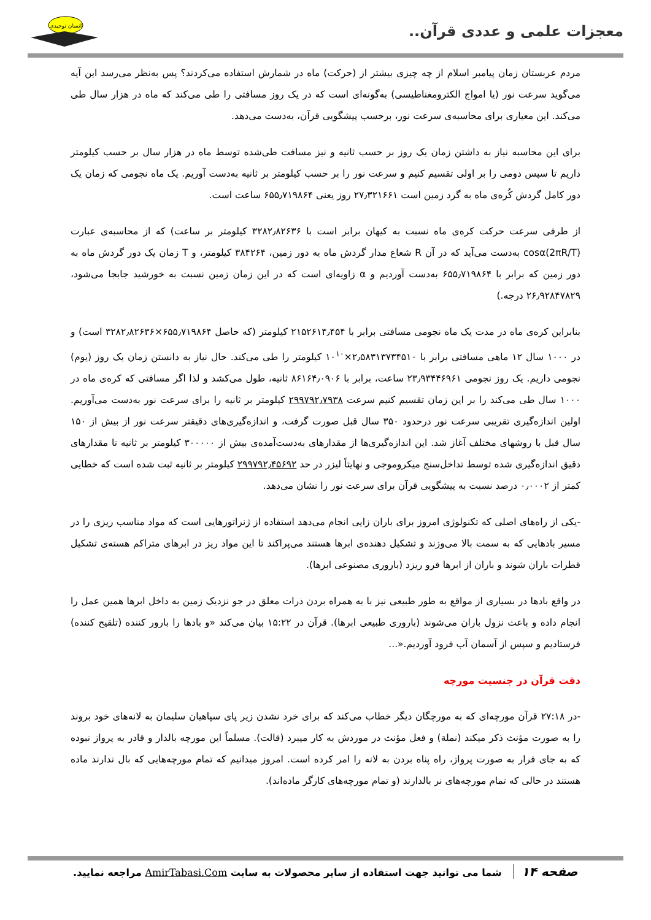معجزات علمی و عددی قرآن..
انسان توحیدی
مردم عربستان زمان پیامبر اسلام از چه چیزی بیشتر از (حرکت) ماه در شمارش استفاده می‌کردند؟ پس به‌نظر می‌رسد این آیه می‌گوید سرعت نور (یا امواج الکترومغناطیسی) به‌گونه‌ای است که در یک روز مسافتی را طی می‌کند که ماه در هزار سال طی می‌کند. این معیاری برای محاسبه‌ی سرعت نور، برحسب پیشگویی قرآن، به‌دست می‌دهد.
برای این محاسبه نیاز به داشتن زمان یک روز بر حسب ثانیه و نیز مسافت طی‌شده توسط ماه در هزار سال بر حسب کیلومتر داریم تا سپس دومی را بر اولی تقسیم کنیم و سرعت نور را بر حسب کیلومتر بر ثانیه به‌دست آوریم. یک ماه نجومی که زمان یک دور کامل گردش کُره‌ی ماه به گرد زمین است ۲۷٫۳۲۱۶۶۱ روز یعنی ۶۵۵٫۷۱۹۸۶۴ ساعت است.
از طرفی سرعت حرکت کره‌ی ماه نسبت به کیهان برابر است با ۳۲۸۲٫۸۲۶۳۶ کیلومتر بر ساعت) که از محاسبه‌ی عبارت (2πR/T)cosα به‌دست می‌آید که در آن R شعاع مدار گردش ماه به دور زمین، ۳۸۴۲۶۴ کیلومتر، و T زمان یک دور گردش ماه به دور زمین که برابر با ۶۵۵٫۷۱۹۸۶۴ به‌دست آوردیم و α زاویه‌ای است که در این زمان زمین نسبت به خورشید جابجا می‌شود، ۲۶٫۹۲۸۴۷۸۲۹ درجه.)
بنابراین کره‌ی ماه در مدت یک ماه نجومی مسافتی برابر با ۲۱۵۲۶۱۴٫۴۵۴ کیلومتر (که حاصل ۶۵۵٫۷۱۹۸۶۴×۳۲۸۲٫۸۲۶۳۶ است) و در ۱۰۰۰ سال ۱۲ ماهی مسافتی برابر با ۲٫۵۸۳۱۳۷۳۴۵۱۰×۱۰<sup>۱۰</sup> کیلومتر را طی می‌کند. حال نیاز به دانستن زمان یک روز (یوم) نجومی داریم. یک روز نجومی ۲۳٫۹۳۴۴۶۹۶۱ ساعت، برابر با ۸۶۱۶۴٫۰۹۰۶ ثانیه، طول می‌کشد و لذا اگر مسافتی که کره‌ی ماه در ۱۰۰۰ سال طی می‌کند را بر این زمان تقسیم کنیم سرعت ۲۹۹۷۹۲٫۷۹۳۸ کیلومتر بر ثانیه را برای سرعت نور به‌دست می‌آوریم. اولین اندازه‌گیری تقریبی سرعت نور درحدود ۳۵۰ سال قبل صورت گرفت، و اندازه‌گیری‌های دقیقتر سرعت نور از بیش از ۱۵۰ سال قبل با روشهای مختلف آغاز شد. این اندازه‌گیری‌ها از مقدارهای به‌دست‌آمده‌ی بیش از ۳۰۰۰۰۰ کیلومتر بر ثانیه تا مقدارهای دقیق اندازه‌گیری شده توسط تداخل‌سنج میکروموجی و نهایتاً لیزر در حد ۲۹۹۷۹۲٫۴۵۶۹۲ کیلومتر بر ثانیه ثبت شده است که خطایی کمتر از ۰٫۰۰۰۲ درصد نسبت به پیشگویی قرآن برای سرعت نور را نشان می‌دهد.
-یکی از راه‌های اصلی که تکنولوژی امروز برای باران زایی انجام می‌دهد استفاده از ژنراتورهایی است که مواد مناسب ریزی را در مسیر بادهایی که به سمت بالا می‌وزند و تشکیل دهنده‌ی ابرها هستند می‌پراکند تا این مواد ریز در ابرهای متراکم هسته‌ی تشکیل قطرات باران شوند و باران از ابرها فرو ریزد (باروری مصنوعی ابرها).
در واقع بادها در بسیاری از مواقع به طور طبیعی نیز با به همراه بردن ذرات معلق در جو نزدیک زمین به داخل ابرها همین عمل را انجام داده و باعث نزول باران می‌شوند (باروری طبیعی ابرها). قرآن در ۱۵:۲۲ بیان می‌کند «و بادها را بارور کننده (تلقیح کننده) فرستادیم و سپس از آسمان آب فرود آوردیم.«...
دقت قرآن در جنسیت مورچه
-در ۲۷:۱۸ قرآن مورچه‌ای که به مورچگان دیگر خطاب می‌کند که برای خرد نشدن زیر پای سپاهیان سلیمان به لانه‌های خود بروند را به صورت مؤنث ذکر میکند (نملة) و فعل مؤنث در موردش به کار میبرد (قالت). مسلماً این مورچه بالدار و قادر به پرواز نبوده که به جای فرار به صورت پرواز، راه پناه بردن به لانه را امر کرده است. امروز میدانیم که تمام مورچه‌هایی که بال ندارند ماده هستند در حالی که تمام مورچه‌های نر بالدارند (و تمام مورچه‌های کارگر ماده‌اند).
صفحه ۱۴ شما می توانید جهت استفاده از سایر محصولات به سایت AmirTabasi.Com مراجعه نمایید.